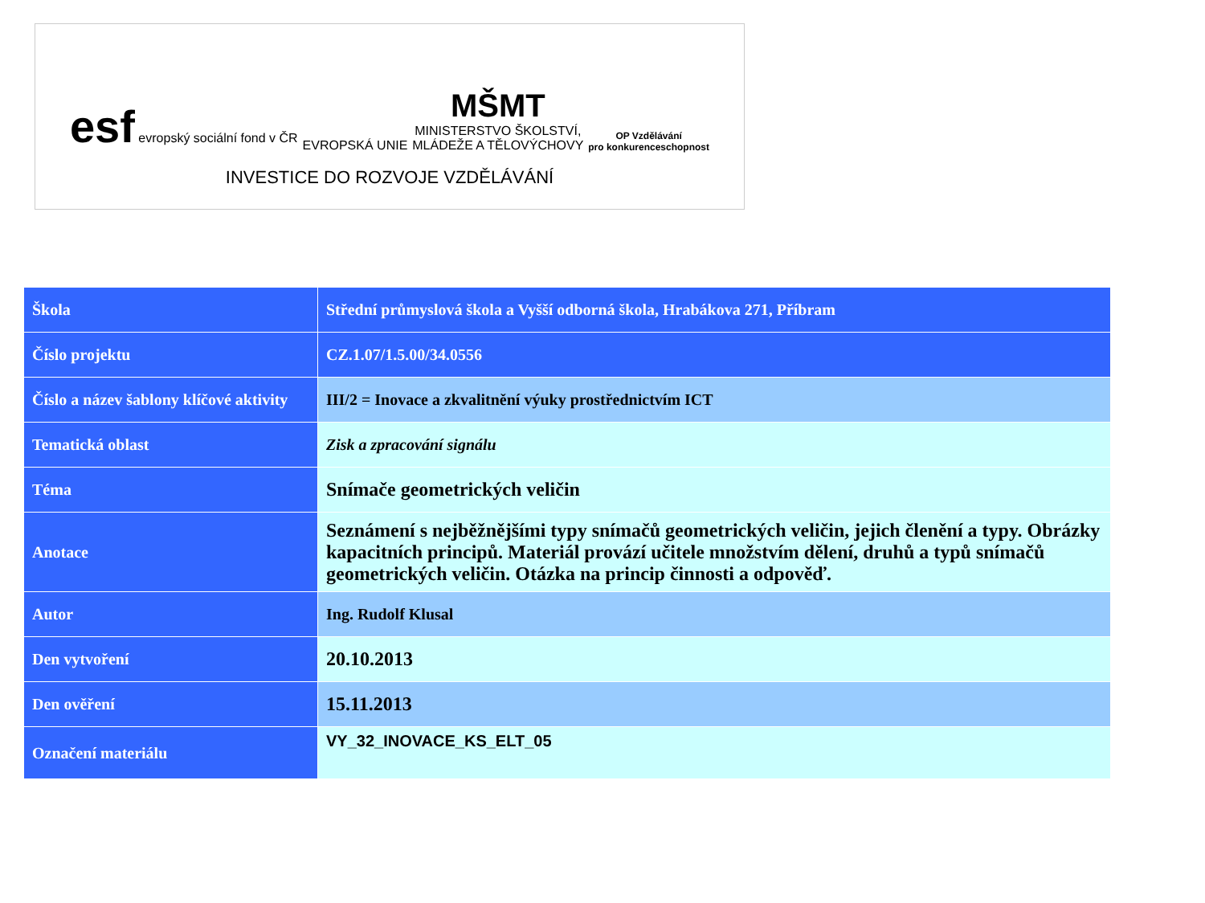esf evropský sociální fond v ČR
EVROPSKÁ UNIE
MŠMT
MINISTERSTVO ŠKOLSTVÍ,
MLÁDEŽE A TĚLOVÝCHOVY
OP Vzdělávání
pro konkurenceschopnost
INVESTICE DO ROZVOJE VZDĚLÁVÁNÍ
| Škola | Střední průmyslová škola a Vyšší odborná škola, Hrabákova 271, Příbram |
| Číslo projektu | CZ.1.07/1.5.00/34.0556 |
| Číslo a název šablony klíčové aktivity | III/2 = Inovace a zkvalitnění výuky prostřednictvím ICT |
| Tematická oblast | Zisk a zpracování signálu |
| Téma | Snímače geometrických veličin |
| Anotace | Seznámení s nejběžnějšími typy snímačů geometrických veličin, jejich členění a typy. Obrázky kapacitních principů. Materiál provází učitele množstvím dělení, druhů a typů snímačů geometrických veličin. Otázka na princip činnosti a odpověď. |
| Autor | Ing. Rudolf Klusal |
| Den vytvoření | 20.10.2013 |
| Den ověření | 15.11.2013 |
| Označení materiálu | VY_32_INOVACE_KS_ELT_05 |